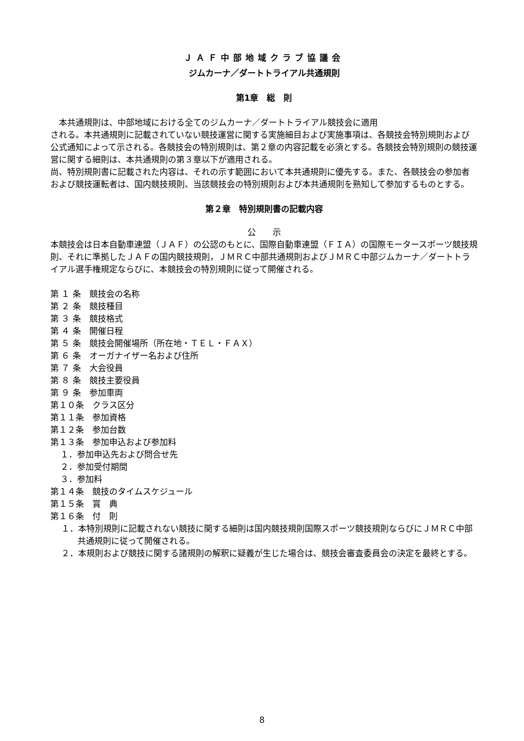ＪＡＦ中部地域クラブ協議会
ジムカーナ／ダートトライアル共通規則
第1章　総　則
　本共通規則は、中部地域における全てのジムカーナ／ダートトライアル競技会に適用
される。本共通規則に記載されていない競技運営に関する実施細目および実施事項は、各競技会特別規則および公式通知によって示される。各競技会の特別規則は、第２章の内容記載を必須とする。各競技会特別規則の競技運営に関する細則は、本共通規則の第３章以下が適用される。
尚、特別規則書に記載された内容は、それの示す範囲において本共通規則に優先する。また、各競技会の参加者および競技運転者は、国内競技規則、当該競技会の特別規則および本共通規則を熟知して参加するものとする。
第２章　特別規則書の記載内容
公　　示
本競技会は日本自動車連盟（ＪＡＦ）の公認のもとに、国際自動車連盟（ＦＩＡ）の国際モータースポーツ競技規則、それに準拠したＪＡＦの国内競技規則，ＪＭＲＣ中部共通規則およびＪＭＲＣ中部ジムカーナ／ダートトライアル選手権規定ならびに、本競技会の特別規則に従って開催される。
第 １ 条　競技会の名称
第 ２ 条　競技種目
第 ３ 条　競技格式
第 ４ 条　開催日程
第 ５ 条　競技会開催場所（所在地・ＴＥＬ・ＦＡＸ）
第 ６ 条　オーガナイザー名および住所
第 ７ 条　大会役員
第 ８ 条　競技主要役員
第 ９ 条　参加車両
第１０条　クラス区分
第１１条　参加資格
第１２条　参加台数
第１３条　参加申込および参加料
１．参加申込先および問合せ先
２．参加受付期間
３．参加料
第１４条　競技のタイムスケジュール
第１５条　賞　典
第１６条　付　則
１．本特別規則に記載されない競技に関する細則は国内競技規則国際スポーツ競技規則ならびにＪＭＲＣ中部共通規則に従って開催される。
２．本規則および競技に関する諸規則の解釈に疑義が生じた場合は、競技会審査委員会の決定を最終とする。
8